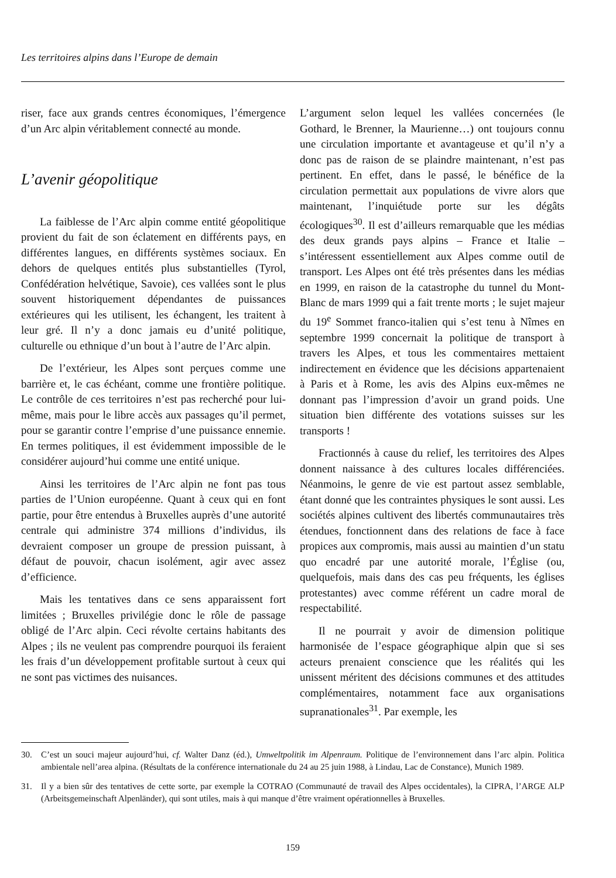Les territoires alpins dans l’Europe de demain
riser, face aux grands centres économiques, l’émergence d’un Arc alpin véritablement connecté au monde.
L’avenir géopolitique
La faiblesse de l’Arc alpin comme entité géopolitique provient du fait de son éclatement en différents pays, en différentes langues, en différents systèmes sociaux. En dehors de quelques entités plus substantielles (Tyrol, Confédération helvétique, Savoie), ces vallées sont le plus souvent historiquement dépendantes de puissances extérieures qui les utilisent, les échangent, les traitent à leur gré. Il n’y a donc jamais eu d’unité politique, culturelle ou ethnique d’un bout à l’autre de l’Arc alpin.
De l’extérieur, les Alpes sont perçues comme une barrière et, le cas échéant, comme une frontière politique. Le contrôle de ces territoires n’est pas recherché pour lui-même, mais pour le libre accès aux passages qu’il permet, pour se garantir contre l’emprise d’une puissance ennemie. En termes politiques, il est évidemment impossible de le considérer aujourd’hui comme une entité unique.
Ainsi les territoires de l’Arc alpin ne font pas tous parties de l’Union européenne. Quant à ceux qui en font partie, pour être entendus à Bruxelles auprès d’une autorité centrale qui administre 374 millions d’individus, ils devraient composer un groupe de pression puissant, à défaut de pouvoir, chacun isolément, agir avec assez d’efficience.
Mais les tentatives dans ce sens apparaissent fort limitées ; Bruxelles privilégie donc le rôle de passage obligé de l’Arc alpin. Ceci révolte certains habitants des Alpes ; ils ne veulent pas comprendre pourquoi ils feraient les frais d’un développement profitable surtout à ceux qui ne sont pas victimes des nuisances.
L’argument selon lequel les vallées concernées (le Gothard, le Brenner, la Maurienne…) ont toujours connu une circulation importante et avantageuse et qu’il n’y a donc pas de raison de se plaindre maintenant, n’est pas pertinent. En effet, dans le passé, le bénéfice de la circulation permettait aux populations de vivre alors que maintenant, l’inquiétude porte sur les dégâts écologiques<sup>30</sup>. Il est d’ailleurs remarquable que les médias des deux grands pays alpins – France et Italie – s’intéressent essentiellement aux Alpes comme outil de transport. Les Alpes ont été très présentes dans les médias en 1999, en raison de la catastrophe du tunnel du Mont-Blanc de mars 1999 qui a fait trente morts ; le sujet majeur du 19<sup>e</sup> Sommet franco-italien qui s’est tenu à Nîmes en septembre 1999 concernait la politique de transport à travers les Alpes, et tous les commentaires mettaient indirectement en évidence que les décisions appartenaient à Paris et à Rome, les avis des Alpins eux-mêmes ne donnant pas l’impression d’avoir un grand poids. Une situation bien différente des votations suisses sur les transports !
Fractionnés à cause du relief, les territoires des Alpes donnent naissance à des cultures locales différenciées. Néanmoins, le genre de vie est partout assez semblable, étant donné que les contraintes physiques le sont aussi. Les sociétés alpines cultivent des libertés communautaires très étendues, fonctionnent dans des relations de face à face propices aux compromis, mais aussi au maintien d’un statu quo encadré par une autorité morale, l’Église (ou, quelquefois, mais dans des cas peu fréquents, les églises protestantes) avec comme référent un cadre moral de respectabilité.
Il ne pourrait y avoir de dimension politique harmonisée de l’espace géographique alpin que si ses acteurs prenaient conscience que les réalités qui les unissent méritent des décisions communes et des attitudes complémentaires, notamment face aux organisations supranationales<sup>31</sup>. Par exemple, les
30. C’est un souci majeur aujourd’hui, cf. Walter Danz (éd.), Umweltpolitik im Alpenraum. Politique de l’environnement dans l’arc alpin. Politica ambientale nell’area alpina. (Résultats de la conférence internationale du 24 au 25 juin 1988, à Lindau, Lac de Constance), Munich 1989.
31. Il y a bien sûr des tentatives de cette sorte, par exemple la COTRAO (Communauté de travail des Alpes occidentales), la CIPRA, l’ARGE ALP (Arbeitsgemeinschaft Alpenländer), qui sont utiles, mais à qui manque d’être vraiment opérationnelles à Bruxelles.
159